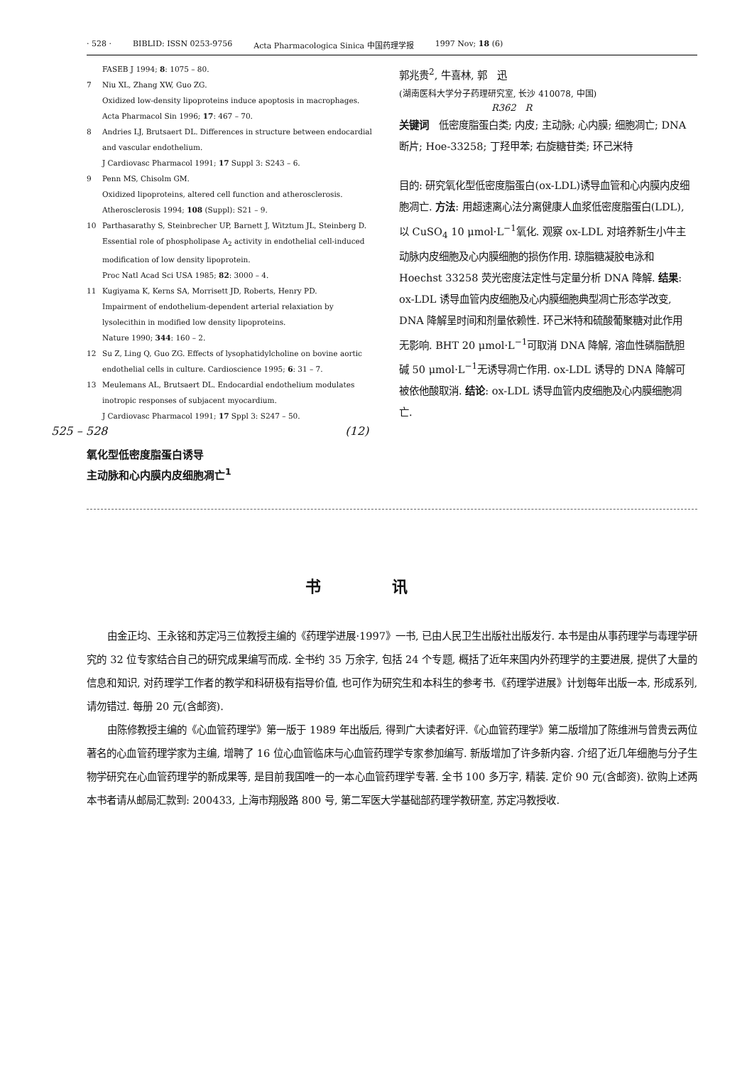· 528 · BIBLID: ISSN 0253-9756 Acta Pharmacologica Sinica 中国药理学报 1997 Nov; 18 (6)
FASEB J 1994; 8: 1075 – 80.
7 Niu XL, Zhang XW, Guo ZG.
Oxidized low-density lipoproteins induce apoptosis in macrophages.
Acta Pharmacol Sin 1996; 17: 467 – 70.
8 Andries LJ, Brutsaert DL. Differences in structure between endocardial and vascular endothelium.
J Cardiovasc Pharmacol 1991; 17 Suppl 3: S243 – 6.
9 Penn MS, Chisolm GM.
Oxidized lipoproteins, altered cell function and atherosclerosis.
Atherosclerosis 1994; 108 (Suppl): S21 – 9.
10 Parthasarathy S, Steinbrecher UP, Barnett J, Witztum JL, Steinberg D. Essential role of phospholipase A<sub>2</sub> activity in endothelial cell-induced modification of low density lipoprotein.
Proc Natl Acad Sci USA 1985; 82: 3000 – 4.
11 Kugiyama K, Kerns SA, Morrisett JD, Roberts, Henry PD.
Impairment of endothelium-dependent arterial relaxiation by lysolecithin in modified low density lipoproteins.
Nature 1990; 344: 160 – 2.
12 Su Z, Ling Q, Guo ZG. Effects of lysophatidylcholine on bovine aortic endothelial cells in culture. Cardioscience 1995; 6: 31 – 7.
13 Meulemans AL, Brutsaert DL. Endocardial endothelium modulates inotropic responses of subjacent myocardium.
J Cardiovasc Pharmacol 1991; 17 Sppl 3: S247 – 50.
525 – 528 (12)
氧化型低密度脂蛋白诱导
主动脉和心内膜内皮细胞凋亡<sup>1</sup>
郭兆贵<sup>2</sup>, 牛喜林, 郭　迅
(湖南医科大学分子药理研究室, 长沙 410078, 中国)
R362　R
关键词　低密度脂蛋白类; 内皮; 主动脉; 心内膜; 细胞凋亡; DNA 断片; Hoe-33258; 丁羟甲苯; 右旋糖苷类; 环己米特
目的: 研究氧化型低密度脂蛋白(ox-LDL)诱导血管和心内膜内皮细胞凋亡. 方法: 用超速离心法分离健康人血浆低密度脂蛋白(LDL), 以 CuSO<sub>4</sub> 10 μmol·L<sup>−1</sup>氧化. 观察 ox-LDL 对培养新生小牛主动脉内皮细胞及心内膜细胞的损伤作用. 琼脂糖凝胶电泳和 Hoechst 33258 荧光密度法定性与定量分析 DNA 降解. 结果: ox-LDL 诱导血管内皮细胞及心内膜细胞典型凋亡形态学改变, DNA 降解呈时间和剂量依赖性. 环己米特和硫酸葡聚糖对此作用无影响. BHT 20 μmol·L<sup>−1</sup>可取消 DNA 降解, 溶血性磷脂酰胆碱 50 μmol·L<sup>−1</sup>无诱导凋亡作用. ox-LDL 诱导的 DNA 降解可被依他酸取消. 结论: ox-LDL 诱导血管内皮细胞及心内膜细胞凋亡.
书讯
由金正均、王永铭和苏定冯三位教授主编的《药理学进展·1997》一书, 已由人民卫生出版社出版发行. 本书是由从事药理学与毒理学研究的 32 位专家结合自己的研究成果编写而成. 全书约 35 万余字, 包括 24 个专题, 概括了近年来国内外药理学的主要进展, 提供了大量的信息和知识, 对药理学工作者的教学和科研极有指导价值, 也可作为研究生和本科生的参考书.《药理学进展》计划每年出版一本, 形成系列, 请勿错过. 每册 20 元(含邮资).
由陈修教授主编的《心血管药理学》第一版于 1989 年出版后, 得到广大读者好评.《心血管药理学》第二版增加了陈维洲与曾贵云两位著名的心血管药理学家为主编, 增聘了 16 位心血管临床与心血管药理学专家参加编写. 新版增加了许多新内容. 介绍了近几年细胞与分子生物学研究在心血管药理学的新成果等, 是目前我国唯一的一本心血管药理学专著. 全书 100 多万字, 精装. 定价 90 元(含邮资). 欲购上述两本书者请从邮局汇款到: 200433, 上海市翔殷路 800 号, 第二军医大学基础部药理学教研室, 苏定冯教授收.